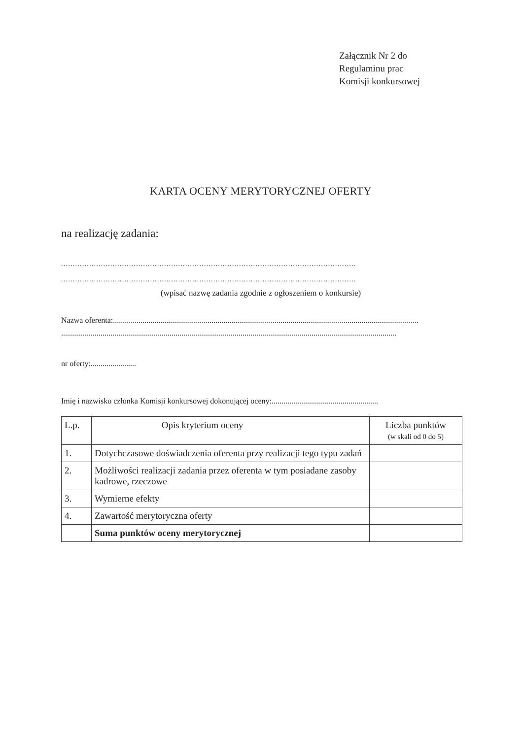Załącznik Nr 2 do
Regulaminu prac
Komisji konkursowej
KARTA OCENY MERYTORYCZNEJ OFERTY
na realizację zadania:
..............................................................................................................................
..............................................................................................................................
(wpisać nazwę zadania zgodnie z ogłoszeniem o konkursie)
Nazwa oferenta:...........................................................................................................................................................
..........................................................................................................................................................................
nr oferty:.......................
Imię i nazwisko członka Komisji konkursowej dokonującej oceny:......................................................
| L.p. | Opis kryterium oceny | Liczba punktów (w skali od 0 do 5) |
| --- | --- | --- |
| 1. | Dotychczasowe doświadczenia oferenta przy realizacji tego typu zadań | |
| 2. | Możliwości realizacji zadania przez oferenta w tym posiadane zasoby kadrowe, rzeczowe | |
| 3. | Wymierne efekty | |
| 4. | Zawartość merytoryczna oferty | |
| | Suma punktów oceny merytorycznej | |